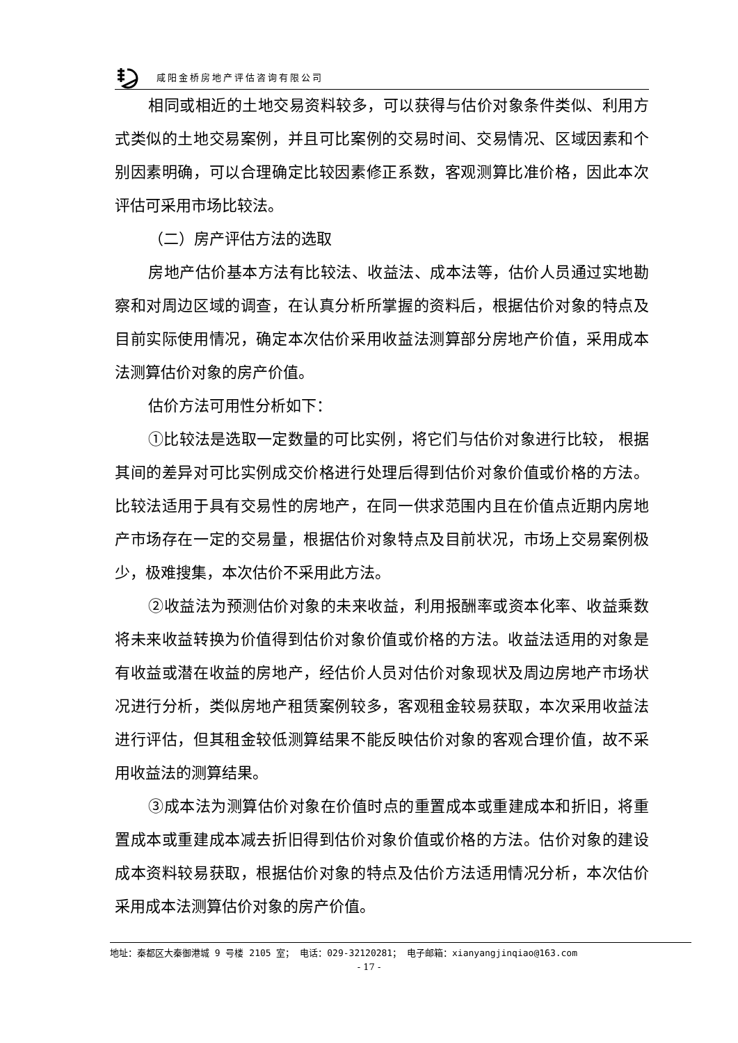咸阳金桥房地产评估咨询有限公司
相同或相近的土地交易资料较多，可以获得与估价对象条件类似、利用方式类似的土地交易案例，并且可比案例的交易时间、交易情况、区域因素和个别因素明确，可以合理确定比较因素修正系数，客观测算比准价格，因此本次评估可采用市场比较法。
（二）房产评估方法的选取
房地产估价基本方法有比较法、收益法、成本法等，估价人员通过实地勘察和对周边区域的调查，在认真分析所掌握的资料后，根据估价对象的特点及目前实际使用情况，确定本次估价采用收益法测算部分房地产价值，采用成本法测算估价对象的房产价值。
估价方法可用性分析如下：
①比较法是选取一定数量的可比实例，将它们与估价对象进行比较， 根据其间的差异对可比实例成交价格进行处理后得到估价对象价值或价格的方法。比较法适用于具有交易性的房地产，在同一供求范围内且在价值点近期内房地产市场存在一定的交易量，根据估价对象特点及目前状况，市场上交易案例极少，极难搜集，本次估价不采用此方法。
②收益法为预测估价对象的未来收益，利用报酬率或资本化率、收益乘数将未来收益转换为价值得到估价对象价值或价格的方法。收益法适用的对象是有收益或潜在收益的房地产，经估价人员对估价对象现状及周边房地产市场状况进行分析，类似房地产租赁案例较多，客观租金较易获取，本次采用收益法进行评估，但其租金较低测算结果不能反映估价对象的客观合理价值，故不采用收益法的测算结果。
③成本法为测算估价对象在价值时点的重置成本或重建成本和折旧，将重置成本或重建成本减去折旧得到估价对象价值或价格的方法。估价对象的建设成本资料较易获取，根据估价对象的特点及估价方法适用情况分析，本次估价采用成本法测算估价对象的房产价值。
地址：秦都区大秦御港城 9 号楼 2105 室； 电话：029-32120281； 电子邮箱：xianyangjinqiao@163.com
- 17 -